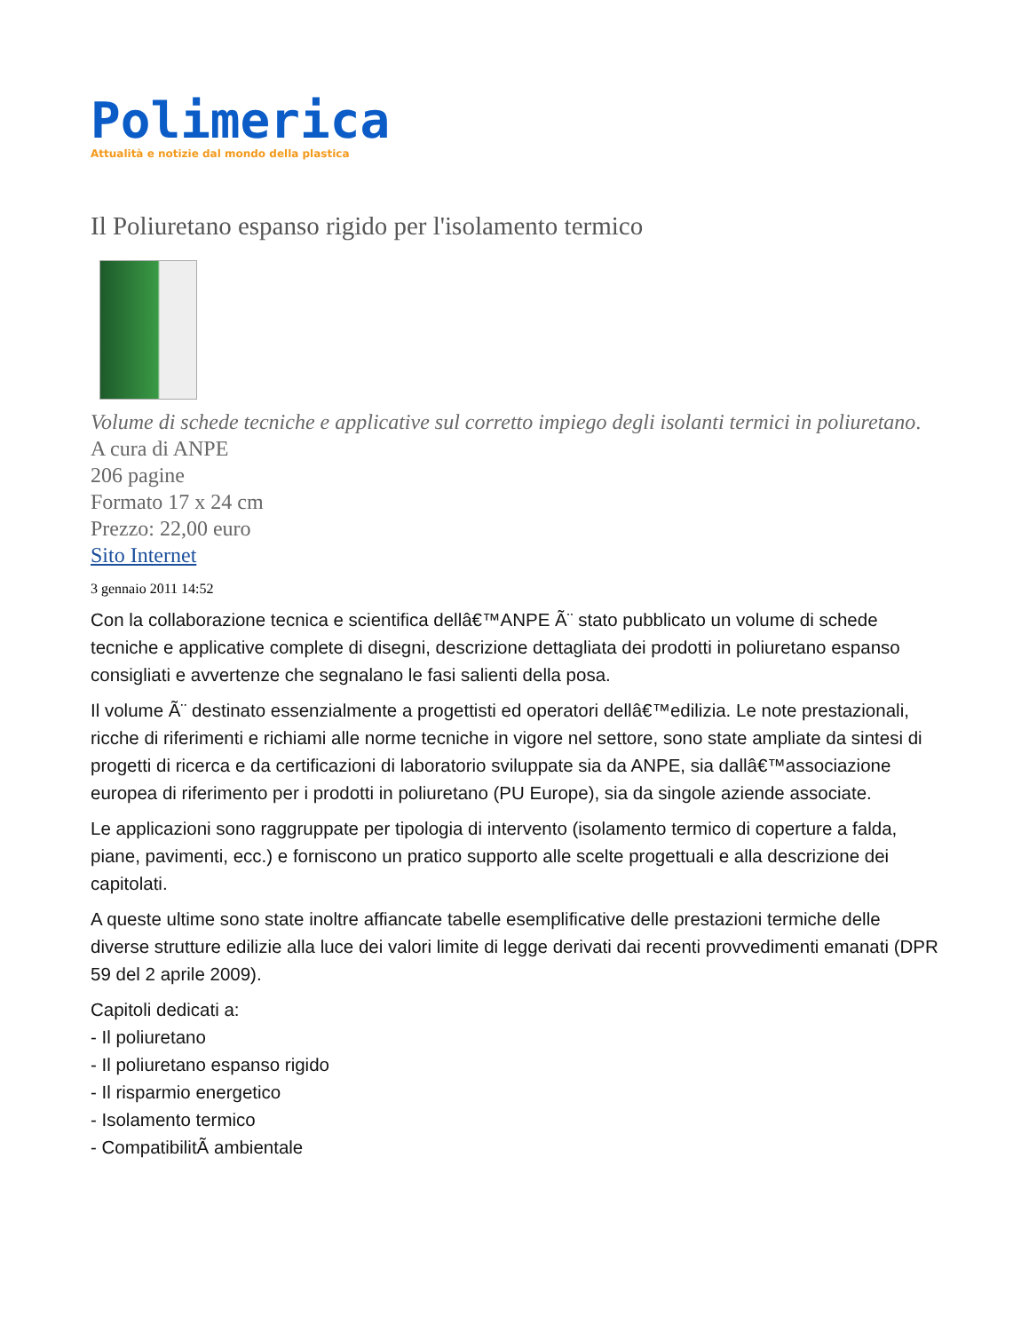Polimerica
Attualità e notizie dal mondo della plastica
Il Poliuretano espanso rigido per l'isolamento termico
Volume di schede tecniche e applicative sul corretto impiego degli isolanti termici in poliuretano.
A cura di ANPE
206 pagine
Formato 17 x 24 cm
Prezzo: 22,00 euro
Sito Internet
3 gennaio 2011 14:52
Con la collaborazione tecnica e scientifica dellâ€™ANPE Ã¨ stato pubblicato un volume di schede tecniche e applicative complete di disegni, descrizione dettagliata dei prodotti in poliuretano espanso consigliati e avvertenze che segnalano le fasi salienti della posa.
Il volume Ã¨ destinato essenzialmente a progettisti ed operatori dellâ€™edilizia. Le note prestazionali, ricche di riferimenti e richiami alle norme tecniche in vigore nel settore, sono state ampliate da sintesi di progetti di ricerca e da certificazioni di laboratorio sviluppate sia da ANPE, sia dallâ€™associazione europea di riferimento per i prodotti in poliuretano (PU Europe), sia da singole aziende associate.
Le applicazioni sono raggruppate per tipologia di intervento (isolamento termico di coperture a falda, piane, pavimenti, ecc.) e forniscono un pratico supporto alle scelte progettuali e alla descrizione dei capitolati.
A queste ultime sono state inoltre affiancate tabelle esemplificative delle prestazioni termiche delle diverse strutture edilizie alla luce dei valori limite di legge derivati dai recenti provvedimenti emanati (DPR 59 del 2 aprile 2009).
Capitoli dedicati a:
- Il poliuretano
- Il poliuretano espanso rigido
- Il risparmio energetico
- Isolamento termico
- CompatibilitÃ ambientale